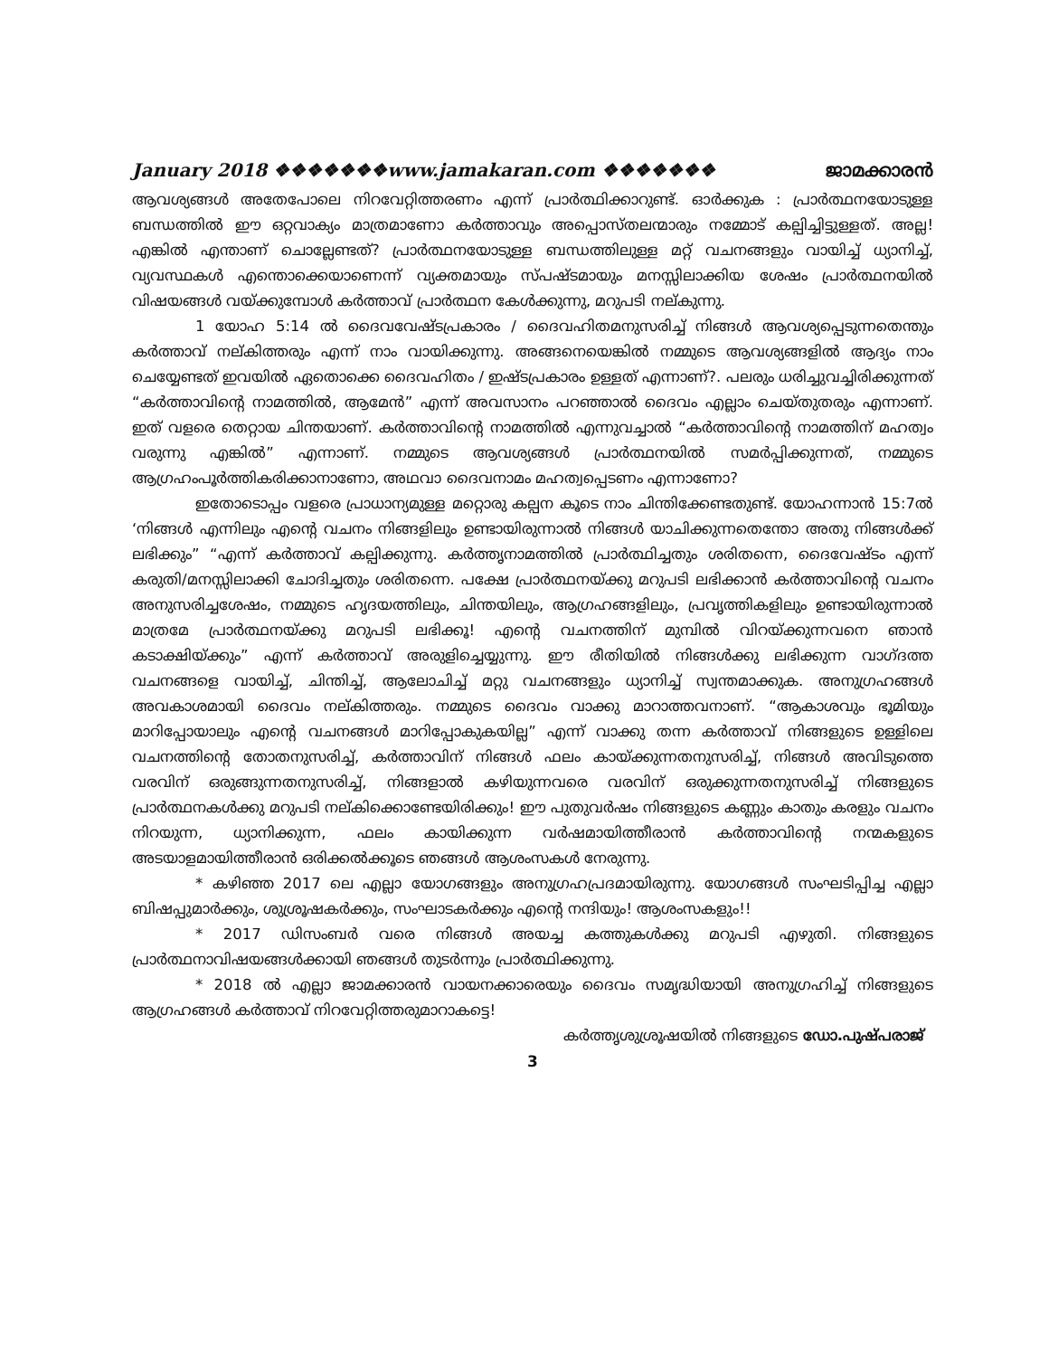January 2018 ❖❖❖❖❖❖❖www.jamakaran.com ❖❖❖❖❖❖❖ ജാമക്കാരൻ
ആവശ്യങ്ങൾ അതേപോലെ നിറവേറ്റിത്തരണം എന്ന് പ്രാർത്ഥിക്കാറുണ്ട്. ഓർക്കുക : പ്രാർത്ഥനയോടുള്ള ബന്ധത്തിൽ ഈ ഒറ്റവാക്യം മാത്രമാണോ കർത്താവും അപ്പൊസ്തലന്മാരും നമ്മോട് കല്പിച്ചിട്ടുള്ളത്. അല്ല! എങ്കിൽ എന്താണ് ചൊല്ലേണ്ടത്? പ്രാർത്ഥനയോടുള്ള ബന്ധത്തിലുള്ള മറ്റ് വചനങ്ങളും വായിച്ച് ധ്യാനിച്ച്, വ്യവസ്ഥകൾ എന്തൊക്കെയാണെന്ന് വ്യക്തമായും സ്പഷ്ടമായും മനസ്സിലാക്കിയ ശേഷം പ്രാർത്ഥനയിൽ വിഷയങ്ങൾ വയ്ക്കുമ്പോൾ കർത്താവ് പ്രാർത്ഥന കേൾക്കുന്നു, മറുപടി നല്കുന്നു.
1 യോഹ 5:14 ൽ ദൈവവേഷ്ടപ്രകാരം / ദൈവഹിതമനുസരിച്ച് നിങ്ങൾ ആവശ്യപ്പെടുന്നതെന്തും കർത്താവ് നല്കിത്തരും എന്ന് നാം വായിക്കുന്നു. അങ്ങനെയെങ്കിൽ നമ്മുടെ ആവശ്യങ്ങളിൽ ആദ്യം നാം ചെയ്യേണ്ടത് ഇവയിൽ ഏതൊക്കെ ദൈവഹിതം / ഇഷ്ടപ്രകാരം ഉള്ളത് എന്നാണ്?. പലരും ധരിച്ചുവച്ചിരിക്കുന്നത് “കർത്താവിന്റെ നാമത്തിൽ, ആമേൻ” എന്ന് അവസാനം പറഞ്ഞാൽ ദൈവം എല്ലാം ചെയ്തുതരും എന്നാണ്. ഇത് വളരെ തെറ്റായ ചിന്തയാണ്. കർത്താവിന്റെ നാമത്തിൽ എന്നുവച്ചാൽ “കർത്താവിന്റെ നാമത്തിന് മഹത്വം വരുന്നു എങ്കിൽ” എന്നാണ്. നമ്മുടെ ആവശ്യങ്ങൾ പ്രാർത്ഥനയിൽ സമർപ്പിക്കുന്നത്, നമ്മുടെ ആഗ്രഹംപൂർത്തികരിക്കാനാണോ, അഥവാ ദൈവനാമം മഹത്വപ്പെടണം എന്നാണോ?
ഇതോടൊപ്പം വളരെ പ്രാധാന്യമുള്ള മറ്റൊരു കല്പന കൂടെ നാം ചിന്തിക്കേണ്ടതുണ്ട്. യോഹന്നാൻ 15:7ൽ ‘നിങ്ങൾ എന്നിലും എന്റെ വചനം നിങ്ങളിലും ഉണ്ടായിരുന്നാൽ നിങ്ങൾ യാചിക്കുന്നതെന്തോ അതു നിങ്ങൾക്ക് ലഭിക്കും” “എന്ന് കർത്താവ് കല്പിക്കുന്നു. കർത്തൃനാമത്തിൽ പ്രാർത്ഥിച്ചതും ശരിതന്നെ, ദൈവേഷ്ടം എന്ന് കരുതി/മനസ്സിലാക്കി ചോദിച്ചതും ശരിതന്നെ. പക്ഷേ പ്രാർത്ഥനയ്ക്കു മറുപടി ലഭിക്കാൻ കർത്താവിന്റെ വചനം അനുസരിച്ചശേഷം, നമ്മുടെ ഹൃദയത്തിലും, ചിന്തയിലും, ആഗ്രഹങ്ങളിലും, പ്രവൃത്തികളിലും ഉണ്ടായിരുന്നാൽ മാത്രമേ പ്രാർത്ഥനയ്ക്കു മറുപടി ലഭിക്കൂ! എന്റെ വചനത്തിന് മുമ്പിൽ വിറയ്ക്കുന്നവനെ ഞാൻ കടാക്ഷിയ്ക്കും” എന്ന് കർത്താവ് അരുളിച്ചെയ്യുന്നു. ഈ രീതിയിൽ നിങ്ങൾക്കു ലഭിക്കുന്ന വാഗ്ദത്ത വചനങ്ങളെ വായിച്ച്, ചിന്തിച്ച്, ആലോചിച്ച് മറ്റു വചനങ്ങളും ധ്യാനിച്ച് സ്വന്തമാക്കുക. അനുഗ്രഹങ്ങൾ അവകാശമായി ദൈവം നല്കിത്തരും. നമ്മുടെ ദൈവം വാക്കു മാറാത്തവനാണ്. “ആകാശവും ഭൂമിയും മാറിപ്പോയാലും എന്റെ വചനങ്ങൾ മാറിപ്പോകുകയില്ല” എന്ന് വാക്കു തന്ന കർത്താവ് നിങ്ങളുടെ ഉള്ളിലെ വചനത്തിന്റെ തോതനുസരിച്ച്, കർത്താവിന് നിങ്ങൾ ഫലം കായ്ക്കുന്നതനുസരിച്ച്, നിങ്ങൾ അവിടുത്തെ വരവിന് ഒരുങ്ങുന്നതനുസരിച്ച്, നിങ്ങളാൽ കഴിയുന്നവരെ വരവിന് ഒരുക്കുന്നതനുസരിച്ച് നിങ്ങളുടെ പ്രാർത്ഥനകൾക്കു മറുപടി നല്കിക്കൊണ്ടേയിരിക്കും! ഈ പുതുവർഷം നിങ്ങളുടെ കണ്ണും കാതും കരളും വചനം നിറയുന്ന, ധ്യാനിക്കുന്ന, ഫലം കായിക്കുന്ന വർഷമായിത്തീരാൻ കർത്താവിന്റെ നന്മകളുടെ അടയാളമായിത്തീരാൻ ഒരിക്കൽക്കൂടെ ഞങ്ങൾ ആശംസകൾ നേരുന്നു.
* കഴിഞ്ഞ 2017 ലെ എല്ലാ യോഗങ്ങളും അനുഗ്രഹപ്രദമായിരുന്നു. യോഗങ്ങൾ സംഘടിപ്പിച്ച എല്ലാ ബിഷപ്പുമാർക്കും, ശുശ്രൂഷകർക്കും, സംഘാടകർക്കും എന്റെ നന്ദിയും! ആശംസകളും!!
* 2017 ഡിസംബർ വരെ നിങ്ങൾ അയച്ച കത്തുകൾക്കു മറുപടി എഴുതി. നിങ്ങളുടെ പ്രാർത്ഥനാവിഷയങ്ങൾക്കായി ഞങ്ങൾ തുടർന്നും പ്രാർത്ഥിക്കുന്നു.
* 2018 ൽ എല്ലാ ജാമക്കാരൻ വായനക്കാരെയും ദൈവം സമൃദ്ധിയായി അനുഗ്രഹിച്ച് നിങ്ങളുടെ ആഗ്രഹങ്ങൾ കർത്താവ് നിറവേറ്റിത്തരുമാറാകട്ടെ!
കർത്തൃശുശ്രൂഷയിൽ നിങ്ങളുടെ ഡോ.പുഷ്പരാജ്
3